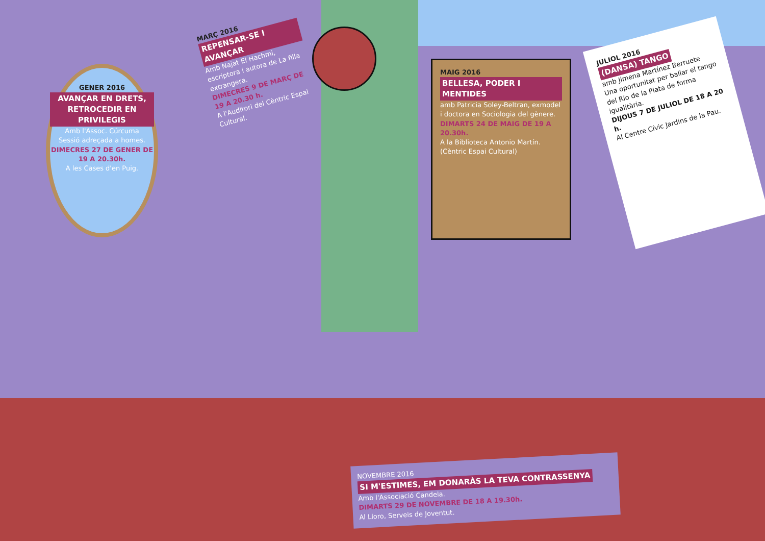GENER 2016
AVANÇAR EN DRETS, RETROCEDIR EN PRIVILEGIS
Amb l'Assoc. Cúrcuma
Sessió adreçada a homes.
DIMECRES 27 DE GENER DE 19 A 20.30h.
A les Cases d'en Puig.
MARÇ 2016
REPENSAR-SE I AVANÇAR
Amb Najat El Hachmi, escriptora i autora de La filla extrangera.
DIMECRES 9 DE MARÇ DE 19 A 20.30 h.
A l'Auditori del Cèntric Espai Cultural.
MAIG 2016
BELLESA, PODER I MENTIDES
amb Patricia Soley-Beltran, exmodel i doctora en Sociologia del gènere.
DIMARTS 24 DE MAIG DE 19 A 20.30h.
A la Biblioteca Antonio Martín. (Cèntric Espai Cultural)
JULIOL 2016
(DANSA) TANGO
amb Jimena Martínez Berruete
Una oportunitat per ballar el tango del Río de la Plata de forma igualitària.
DIJOUS 7 DE JULIOL DE 18 A 20 h.
Al Centre Cívic Jardins de la Pau.
NOVEMBRE 2016
SI M'ESTIMES, EM DONARÀS LA TEVA CONTRASSENYA
Amb l'Associació Candela.
DIMARTS 29 DE NOVEMBRE DE 18 A 19.30h.
Al Lloro, Serveis de Joventut.